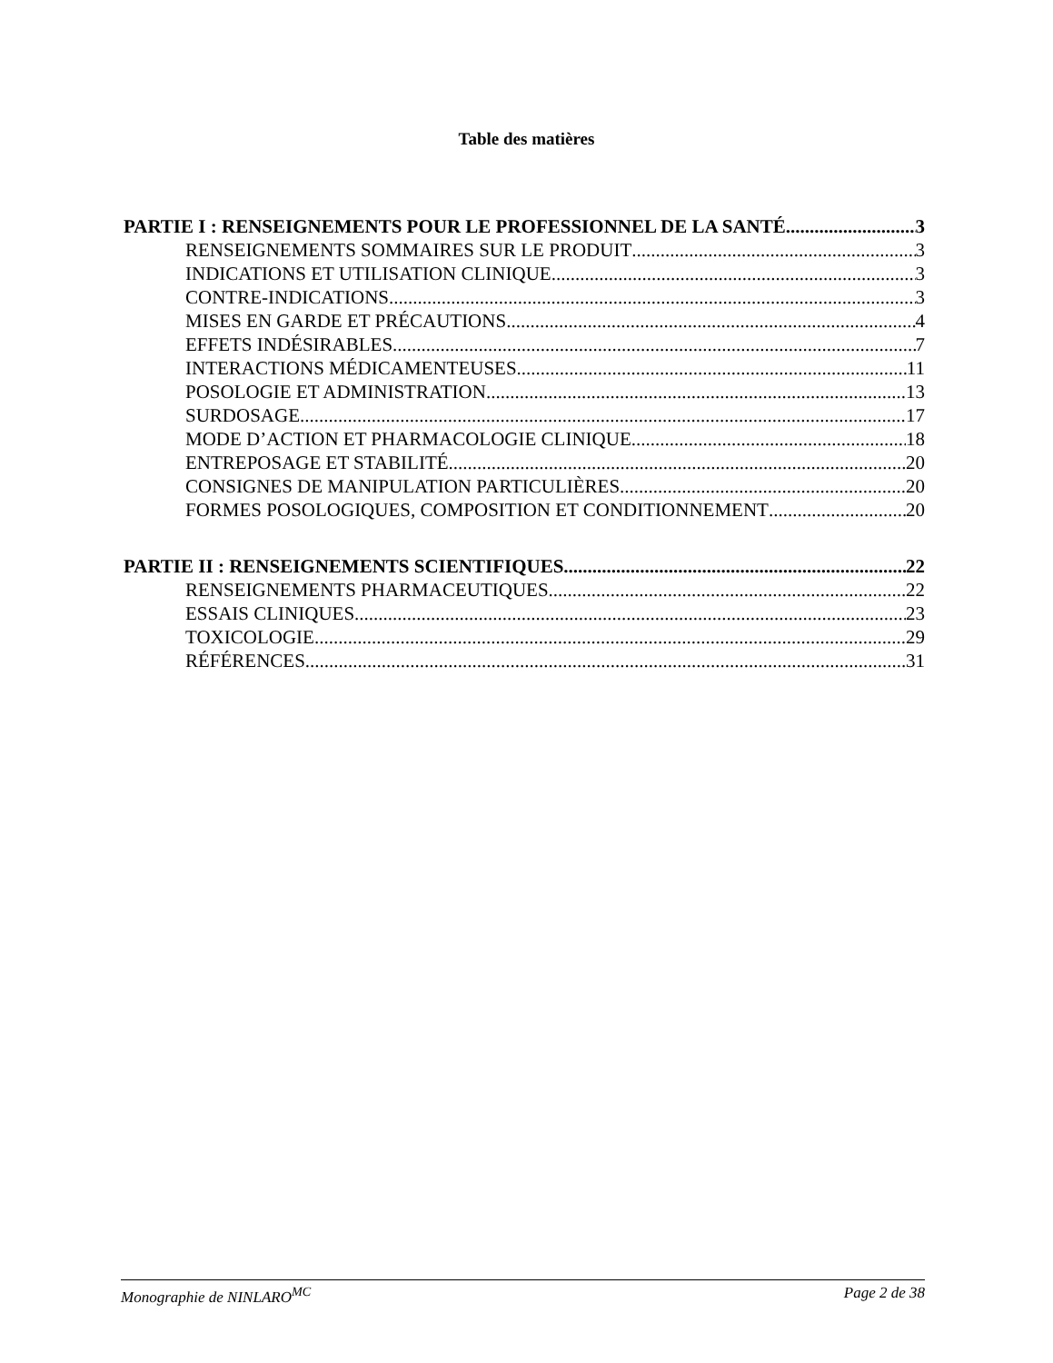Table des matières
PARTIE I : RENSEIGNEMENTS POUR LE PROFESSIONNEL DE LA SANTÉ 3
RENSEIGNEMENTS SOMMAIRES SUR LE PRODUIT 3
INDICATIONS ET UTILISATION CLINIQUE 3
CONTRE-INDICATIONS 3
MISES EN GARDE ET PRÉCAUTIONS 4
EFFETS INDÉSIRABLES 7
INTERACTIONS MÉDICAMENTEUSES 11
POSOLOGIE ET ADMINISTRATION 13
SURDOSAGE 17
MODE D’ACTION ET PHARMACOLOGIE CLINIQUE 18
ENTREPOSAGE ET STABILITÉ 20
CONSIGNES DE MANIPULATION PARTICULIÈRES 20
FORMES POSOLOGIQUES, COMPOSITION ET CONDITIONNEMENT 20
PARTIE II : RENSEIGNEMENTS SCIENTIFIQUES 22
RENSEIGNEMENTS PHARMACEUTIQUES 22
ESSAIS CLINIQUES 23
TOXICOLOGIE 29
RÉFÉRENCES 31
Monographie de NINLARO<sup>MC</sup> Page 2 de 38